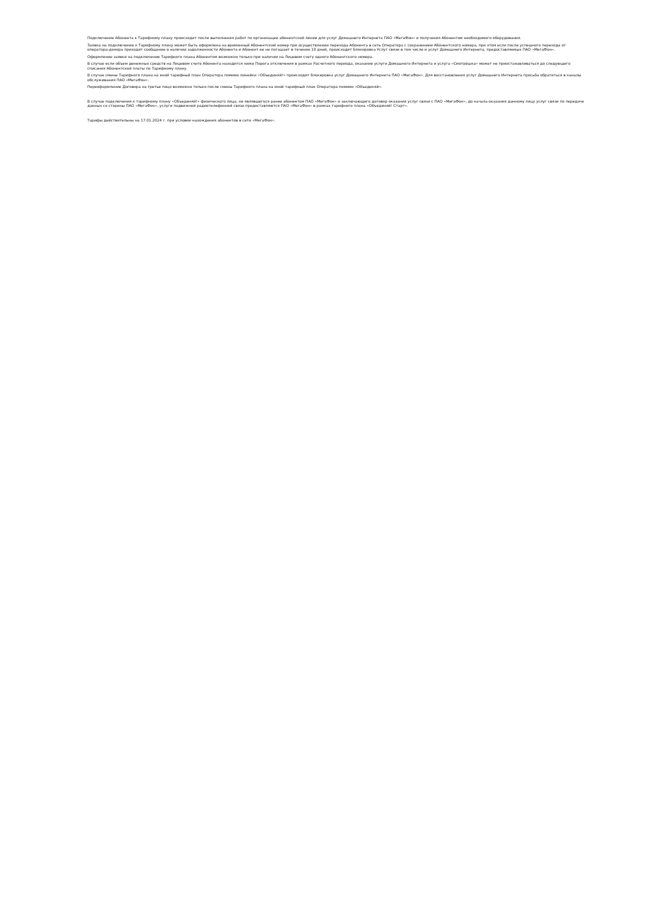Подключение Абонента к Тарифному плану происходит после выполнения работ по организации абонентской линии для услуг Домашнего Интернета ПАО «МегаФон» и получения Абонентом необходимого оборудования.
Заявка на подключение к Тарифному плану может быть оформлена на временный Абонентский номер при осуществлении перехода Абонента в сеть Оператора с сохранением Абонентского номера, при этом если после успешного перехода от оператора-донора приходит сообщение о наличии задолженности Абонента и Абонент ее не погашает в течение 10 дней, происходит блокировка Услуг связи в том числе и услуг Домашнего Интернета, предоставляемых ПАО «МегаФон».
Оформление заявки на подключение Тарифного плана Абонентом возможно только при наличии на Лицевом счету одного Абонентского номера.
В случае если объем денежных средств на Лицевом счете Абонента находится ниже Порога отключения в рамках Расчетного периода, оказание услуги Домашнего Интернета и услуга «Смотрёшка» может не приостанавливаться до следующего списания Абонентской платы по Тарифному плану.
В случае смены Тарифного плана на иной тарифный план Оператора помимо линейки «Объединяй!» происходит блокировка услуг Домашнего Интернета ПАО «МегаФон». Для восстановления услуг Домашнего Интернета просьба обратиться в каналы обслуживания ПАО «МегаФон».
Переоформление Договора на третье лицо возможно только после смены Тарифного плана на иной тарифный план Оператора помимо «Объединяй».
В случае подключения к тарифному плану «Объединяй!» физического лица, не являвшегося ранее абонентом ПАО «МегаФон» и заключающего договор оказания услуг связи с ПАО «МегаФон», до начала оказания данному лицу услуг связи по передаче данных со стороны ПАО «МегаФон», услуги подвижной радиотелефонной связи предоставляются ПАО «МегаФон» в рамках тарифного плана «Объединяй! Старт».
Тарифы действительны на 17.01.2024 г. при условии нахождения абонентов в сети «МегаФон».